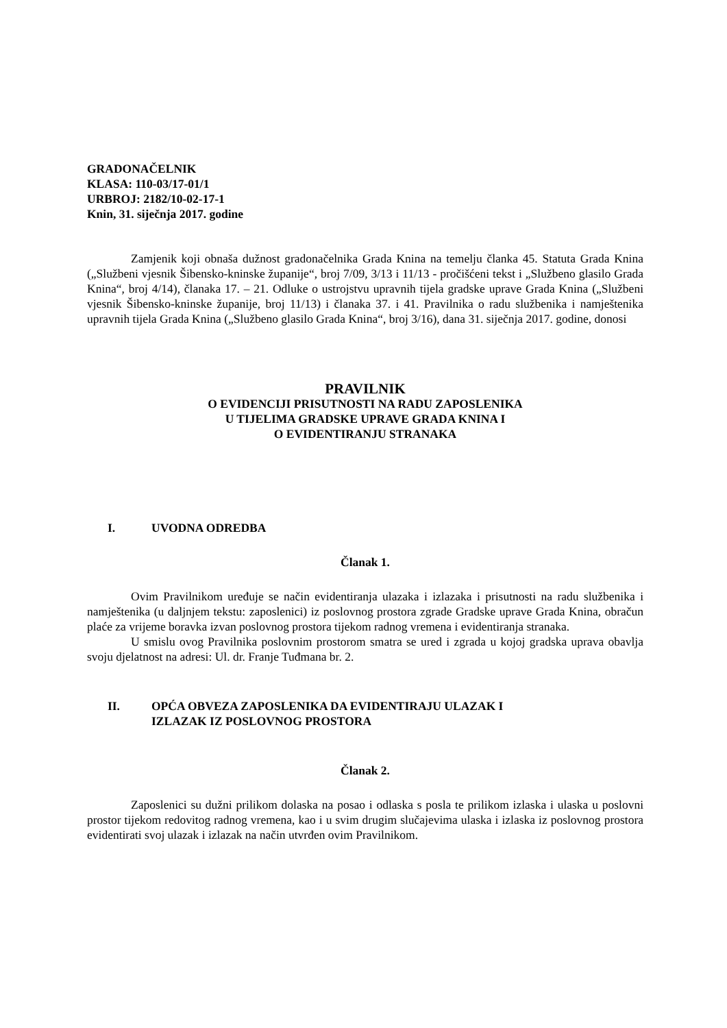GRADONAČELNIK
KLASA: 110-03/17-01/1
URBROJ: 2182/10-02-17-1
Knin, 31. siječnja 2017. godine
Zamjenik koji obnaša dužnost gradonačelnika Grada Knina na temelju članka 45. Statuta Grada Knina („Službeni vjesnik Šibensko-kninske županije“, broj 7/09, 3/13 i 11/13 - pročišćeni tekst i „Službeno glasilo Grada Knina“, broj 4/14), članaka 17. – 21. Odluke o ustrojstvu upravnih tijela gradske uprave Grada Knina („Službeni vjesnik Šibensko-kninske županije, broj 11/13) i članaka 37. i 41. Pravilnika o radu službenika i namještenika upravnih tijela Grada Knina („Službeno glasilo Grada Knina“, broj 3/16), dana 31. siječnja 2017. godine, donosi
PRAVILNIK
O EVIDENCIJI PRISUTNOSTI NA RADU ZAPOSLENIKA
U TIJELIMA GRADSKE UPRAVE GRADA KNINA I
O EVIDENTIRANJU STRANAKA
I. UVODNA ODREDBA
Članak 1.
Ovim Pravilnikom uređuje se način evidentiranja ulazaka i izlazaka i prisutnosti na radu službenika i namještenika (u daljnjem tekstu: zaposlenici) iz poslovnog prostora zgrade Gradske uprave Grada Knina, obračun plaće za vrijeme boravka izvan poslovnog prostora tijekom radnog vremena i evidentiranja stranaka.
U smislu ovog Pravilnika poslovnim prostorom smatra se ured i zgrada u kojoj gradska uprava obavlja svoju djelatnost na adresi: Ul. dr. Franje Tuđmana br. 2.
II. OPĆA OBVEZA ZAPOSLENIKA DA EVIDENTIRAJU ULAZAK I
IZLAZAK IZ POSLOVNOG PROSTORA
Članak 2.
Zaposlenici su dužni prilikom dolaska na posao i odlaska s posla te prilikom izlaska i ulaska u poslovni prostor tijekom redovitog radnog vremena, kao i u svim drugim slučajevima ulaska i izlaska iz poslovnog prostora evidentirati svoj ulazak i izlazak na način utvrđen ovim Pravilnikom.